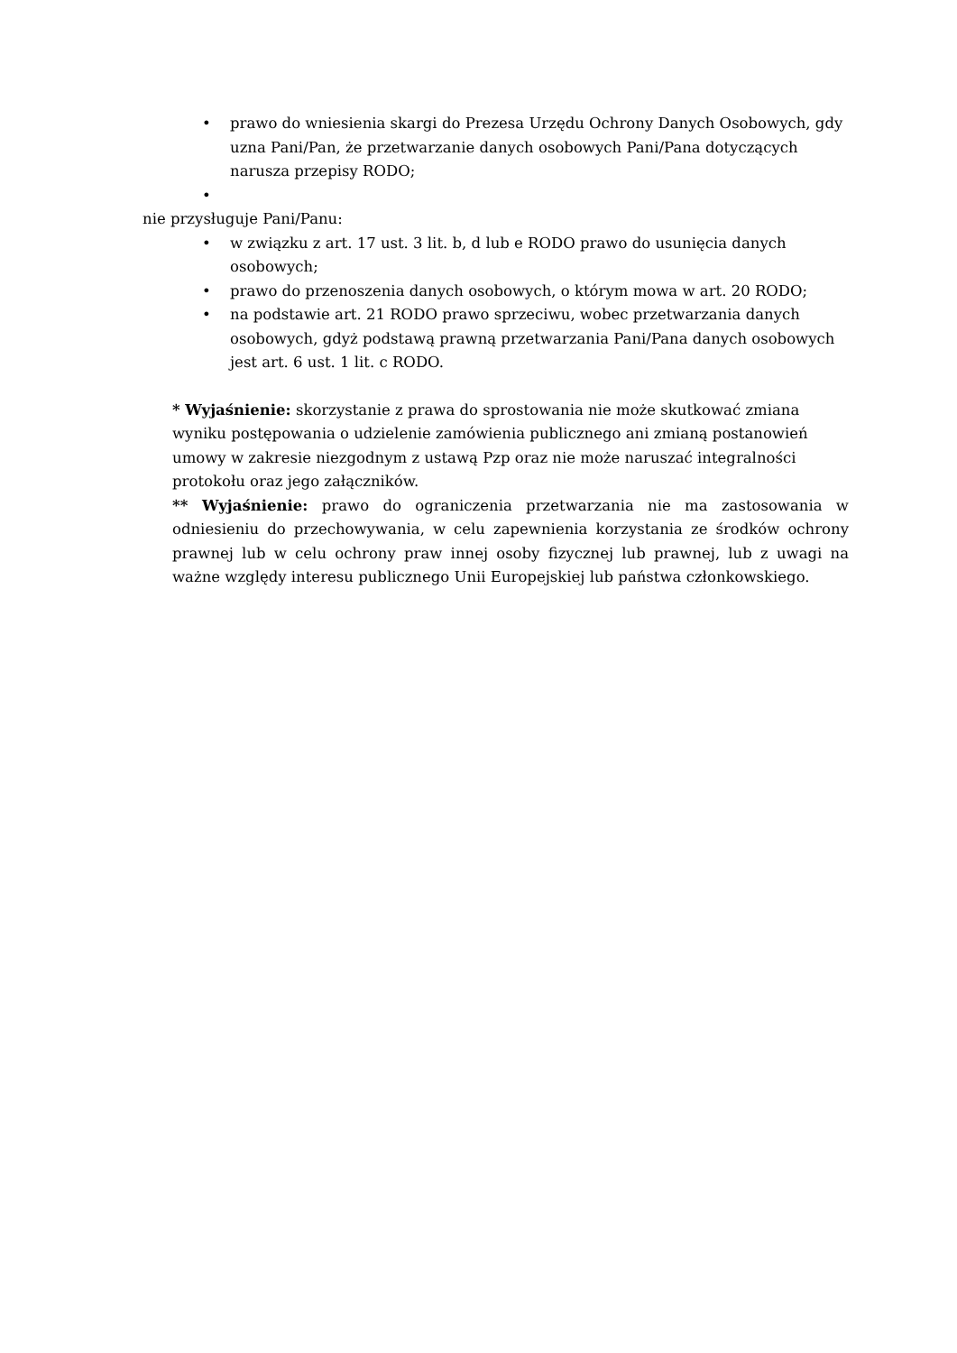• prawo do wniesienia skargi do Prezesa Urzędu Ochrony Danych Osobowych, gdy uzna Pani/Pan, że przetwarzanie danych osobowych Pani/Pana dotyczących narusza przepisy RODO;
•
nie przysługuje Pani/Panu:
• w związku z art. 17 ust. 3 lit. b, d lub e RODO prawo do usunięcia danych osobowych;
• prawo do przenoszenia danych osobowych, o którym mowa w art. 20 RODO;
• na podstawie art. 21 RODO prawo sprzeciwu, wobec przetwarzania danych osobowych, gdyż podstawą prawną przetwarzania Pani/Pana danych osobowych jest art. 6 ust. 1 lit. c RODO.
* Wyjaśnienie: skorzystanie z prawa do sprostowania nie może skutkować zmiana wyniku postępowania o udzielenie zamówienia publicznego ani zmianą postanowień umowy w zakresie niezgodnym z ustawą Pzp oraz nie może naruszać integralności protokołu oraz jego załączników.
** Wyjaśnienie: prawo do ograniczenia przetwarzania nie ma zastosowania w odniesieniu do przechowywania, w celu zapewnienia korzystania ze środków ochrony prawnej lub w celu ochrony praw innej osoby fizycznej lub prawnej, lub z uwagi na ważne względy interesu publicznego Unii Europejskiej lub państwa członkowskiego.